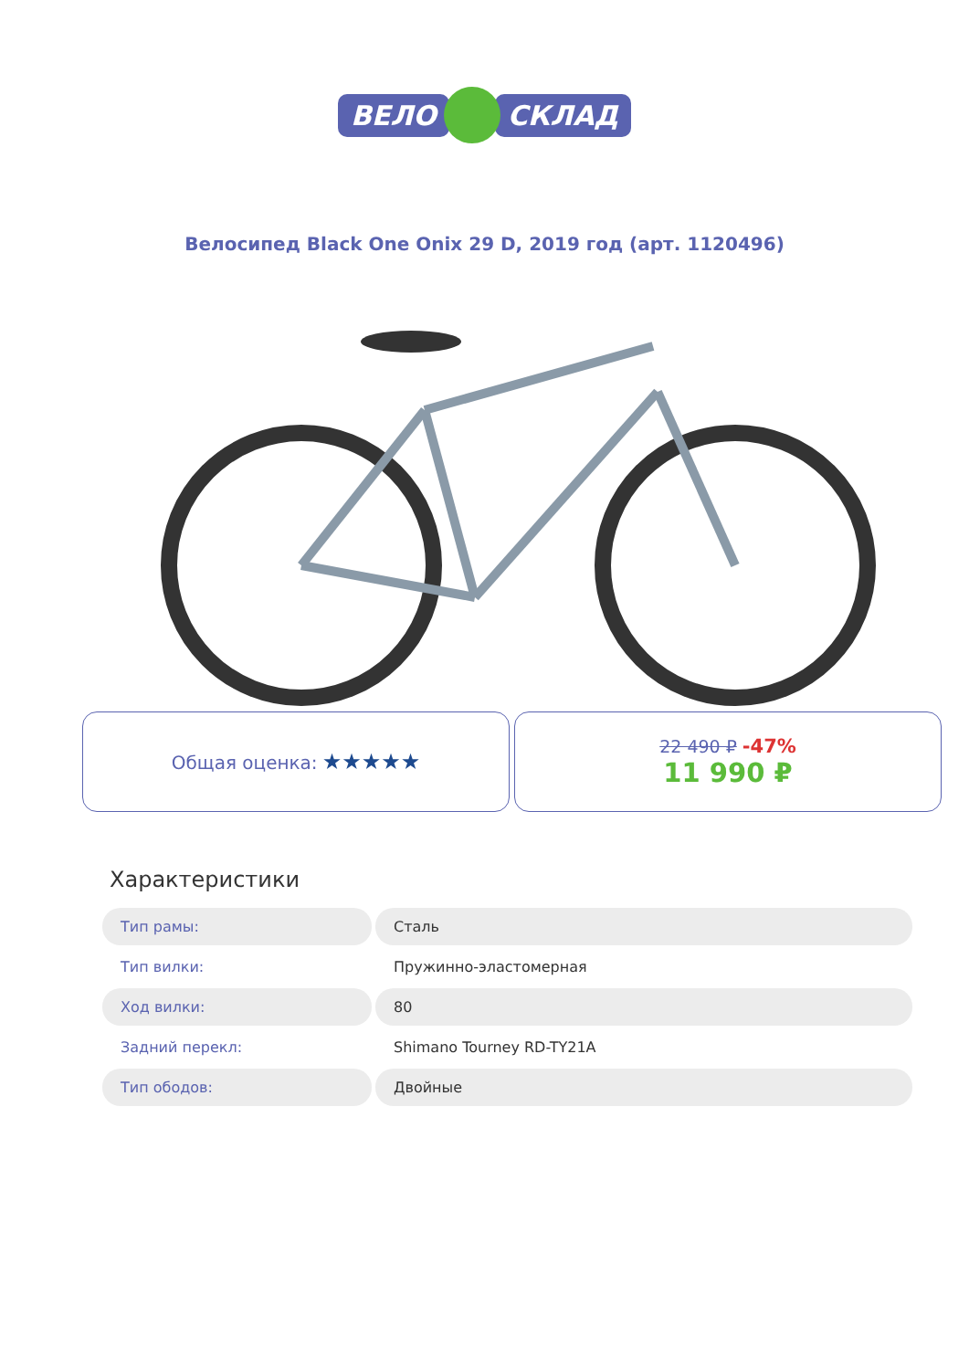ВЕЛО СКЛАД
Велосипед Black One Onix 29 D, 2019 год (арт. 1120496)
Общая оценка: ★★★★★
22 490 ₽ -47%
11 990 ₽
Характеристики
| Тип рамы: | Сталь |
| Тип вилки: | Пружинно-эластомерная |
| Ход вилки: | 80 |
| Задний перекл: | Shimano Tourney RD-TY21A |
| Тип ободов: | Двойные |